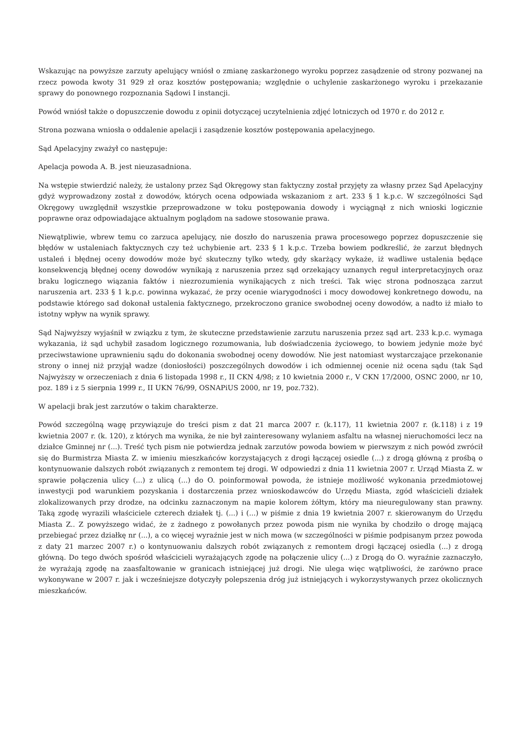Wskazując na powyższe zarzuty apelujący wniósł o zmianę zaskarżonego wyroku poprzez zasądzenie od strony pozwanej na rzecz powoda kwoty 31 929 zł oraz kosztów postępowania; względnie o uchylenie zaskarżonego wyroku i przekazanie sprawy do ponownego rozpoznania Sądowi I instancji.
Powód wniósł także o dopuszczenie dowodu z opinii dotyczącej uczytelnienia zdjęć lotniczych od 1970 r. do 2012 r.
Strona pozwana wniosła o oddalenie apelacji i zasądzenie kosztów postępowania apelacyjnego.
Sąd Apelacyjny zważył co następuje:
Apelacja powoda A. B. jest nieuzasadniona.
Na wstępie stwierdzić należy, że ustalony przez Sąd Okręgowy stan faktyczny został przyjęty za własny przez Sąd Apelacyjny gdyż wyprowadzony został z dowodów, których ocena odpowiada wskazaniom z art. 233 § 1 k.p.c. W szczególności Sąd Okręgowy uwzględnił wszystkie przeprowadzone w toku postępowania dowody i wyciągnął z nich wnioski logicznie poprawne oraz odpowiadające aktualnym poglądom na sadowe stosowanie prawa.
Niewątpliwie, wbrew temu co zarzuca apelujący, nie doszło do naruszenia prawa procesowego poprzez dopuszczenie się błędów w ustaleniach faktycznych czy też uchybienie art. 233 § 1 k.p.c. Trzeba bowiem podkreślić, że zarzut błędnych ustaleń i błędnej oceny dowodów może być skuteczny tylko wtedy, gdy skarżący wykaże, iż wadliwe ustalenia będące konsekwencją błędnej oceny dowodów wynikają z naruszenia przez sąd orzekający uznanych reguł interpretacyjnych oraz braku logicznego wiązania faktów i niezrozumienia wynikających z nich treści. Tak więc strona podnosząca zarzut naruszenia art. 233 § 1 k.p.c. powinna wykazać, że przy ocenie wiarygodności i mocy dowodowej konkretnego dowodu, na podstawie którego sad dokonał ustalenia faktycznego, przekroczono granice swobodnej oceny dowodów, a nadto iż miało to istotny wpływ na wynik sprawy.
Sąd Najwyższy wyjaśnił w związku z tym, że skuteczne przedstawienie zarzutu naruszenia przez sąd art. 233 k.p.c. wymaga wykazania, iż sąd uchybił zasadom logicznego rozumowania, lub doświadczenia życiowego, to bowiem jedynie może być przeciwstawione uprawnieniu sądu do dokonania swobodnej oceny dowodów. Nie jest natomiast wystarczające przekonanie strony o innej niż przyjął wadze (doniosłości) poszczególnych dowodów i ich odmiennej ocenie niż ocena sądu (tak Sąd Najwyższy w orzeczeniach z dnia 6 listopada 1998 r., II CKN 4/98; z 10 kwietnia 2000 r., V CKN 17/2000, OSNC 2000, nr 10, poz. 189 i z 5 sierpnia 1999 r., II UKN 76/99, OSNAPiUS 2000, nr 19, poz.732).
W apelacji brak jest zarzutów o takim charakterze.
Powód szczególną wagę przywiązuje do treści pism z dat 21 marca 2007 r. (k.117), 11 kwietnia 2007 r. (k.118) i z 19 kwietnia 2007 r. (k. 120), z których ma wynika, że nie był zainteresowany wylaniem asfaltu na własnej nieruchomości lecz na działce Gminnej nr (...). Treść tych pism nie potwierdza jednak zarzutów powoda bowiem w pierwszym z nich powód zwrócił się do Burmistrza Miasta Z. w imieniu mieszkańców korzystających z drogi łączącej osiedle (...) z drogą główną z prośbą o kontynuowanie dalszych robót związanych z remontem tej drogi. W odpowiedzi z dnia 11 kwietnia 2007 r. Urząd Miasta Z. w sprawie połączenia ulicy (...) z ulicą (...) do O. poinformował powoda, że istnieje możliwość wykonania przedmiotowej inwestycji pod warunkiem pozyskania i dostarczenia przez wnioskodawców do Urzędu Miasta, zgód właścicieli działek zlokalizowanych przy drodze, na odcinku zaznaczonym na mapie kolorem żółtym, który ma nieuregulowany stan prawny. Taką zgodę wyrazili właściciele czterech działek tj. (...) i (...) w piśmie z dnia 19 kwietnia 2007 r. skierowanym do Urzędu Miasta Z.. Z powyższego widać, że z żadnego z powołanych przez powoda pism nie wynika by chodziło o drogę mającą przebiegać przez działkę nr (...), a co więcej wyraźnie jest w nich mowa (w szczególności w piśmie podpisanym przez powoda z daty 21 marzec 2007 r.) o kontynuowaniu dalszych robót związanych z remontem drogi łączącej osiedla (...) z drogą główną. Do tego dwóch spośród właścicieli wyrażających zgodę na połączenie ulicy (...) z Drogą do O. wyraźnie zaznaczyło, że wyrażają zgodę na zaasfaltowanie w granicach istniejącej już drogi. Nie ulega więc wątpliwości, że zarówno prace wykonywane w 2007 r. jak i wcześniejsze dotyczyły polepszenia dróg już istniejących i wykorzystywanych przez okolicznych mieszkańców.